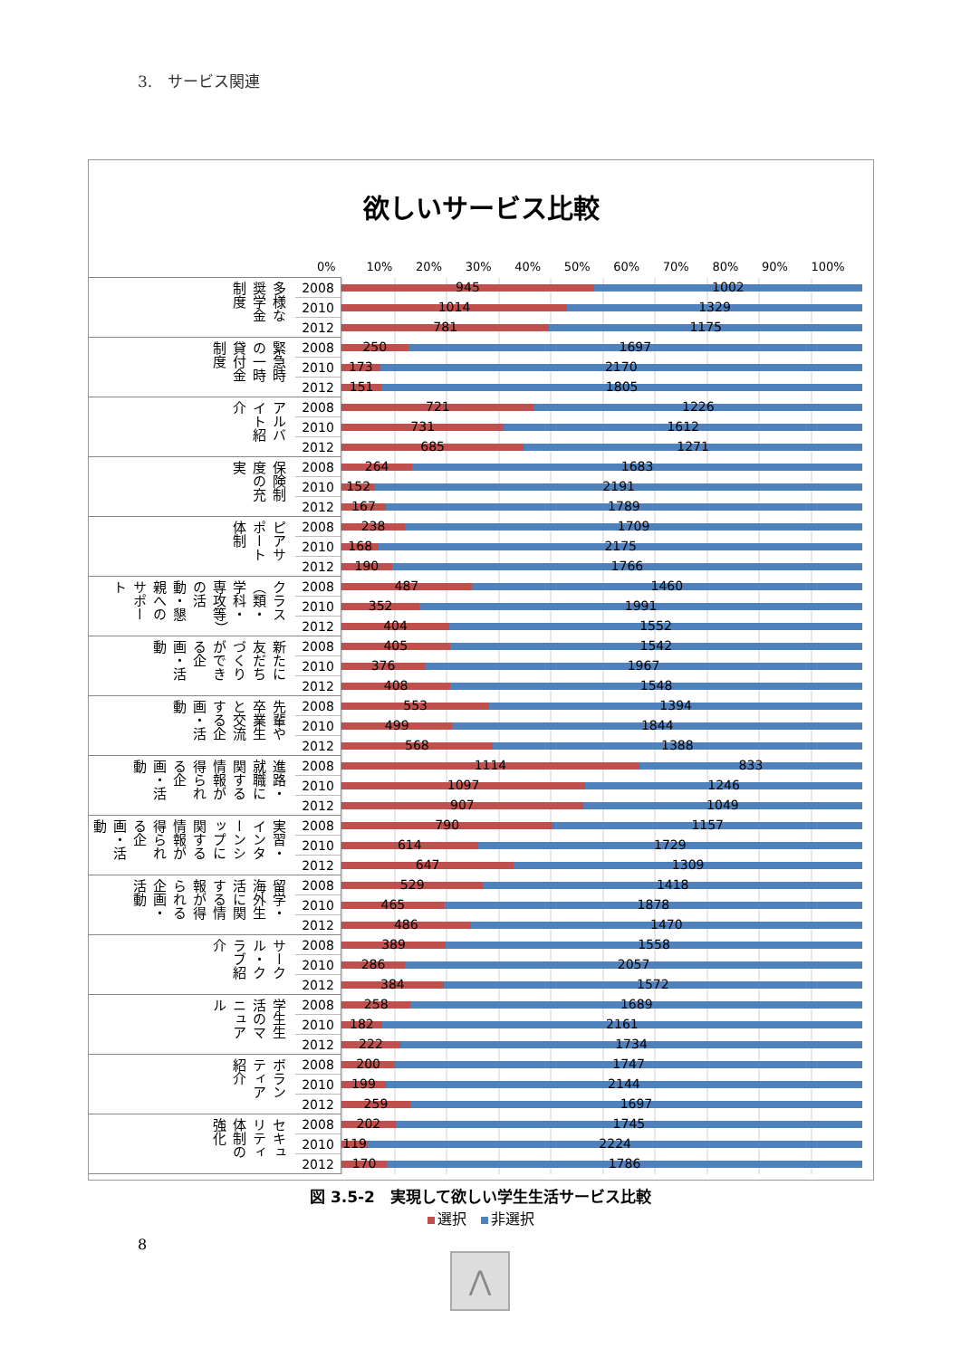3.　サービス関連
欲しいサービス比較
0% 10% 20% 30% 40% 50% 60% 70% 80% 90% 100%
| 多様な奨学金制度 | 2008 | 945 1002 |
| | 2010 | 1014 1329 |
| | 2012 | 781 1175 |
| 緊急時の一時貸付金制度 | 2008 | 250 1697 |
| | 2010 | 173 2170 |
| | 2012 | 151 1805 |
| アルバイト紹介 | 2008 | 721 1226 |
| | 2010 | 731 1612 |
| | 2012 | 685 1271 |
| 保険制度の充実 | 2008 | 264 1683 |
| | 2010 | 152 2191 |
| | 2012 | 167 1789 |
| ピアサポート体制 | 2008 | 238 1709 |
| | 2010 | 168 2175 |
| | 2012 | 190 1766 |
| クラス（類・学科・専攻等）の活動・懇親へのサポート | 2008 | 487 1460 |
| | 2010 | 352 1991 |
| | 2012 | 404 1552 |
| 新たに友だちづくりができる企画・活動 | 2008 | 405 1542 |
| | 2010 | 376 1967 |
| | 2012 | 408 1548 |
| 先輩や卒業生と交流する企画・活動 | 2008 | 553 1394 |
| | 2010 | 499 1844 |
| | 2012 | 568 1388 |
| 進路・就職に関する情報が得られる企画・活動 | 2008 | 1114 833 |
| | 2010 | 1097 1246 |
| | 2012 | 907 1049 |
| 実習・インターンシップに関する情報が得られる企画・活動 | 2008 | 790 1157 |
| | 2010 | 614 1729 |
| | 2012 | 647 1309 |
| 留学・海外生活に関する情報が得られる企画・活動 | 2008 | 529 1418 |
| | 2010 | 465 1878 |
| | 2012 | 486 1470 |
| サークル・クラブ紹介 | 2008 | 389 1558 |
| | 2010 | 286 2057 |
| | 2012 | 384 1572 |
| 学生生活のマニュアル | 2008 | 258 1689 |
| | 2010 | 182 2161 |
| | 2012 | 222 1734 |
| ボランティア紹介 | 2008 | 200 1747 |
| | 2010 | 199 2144 |
| | 2012 | 259 1697 |
| セキュリティ体制の強化 | 2008 | 202 1745 |
| | 2010 | 119 2224 |
| | 2012 | 170 1786 |
選択 非選択
図 3.5-2　実現して欲しい学生生活サービス比較
8
⋀